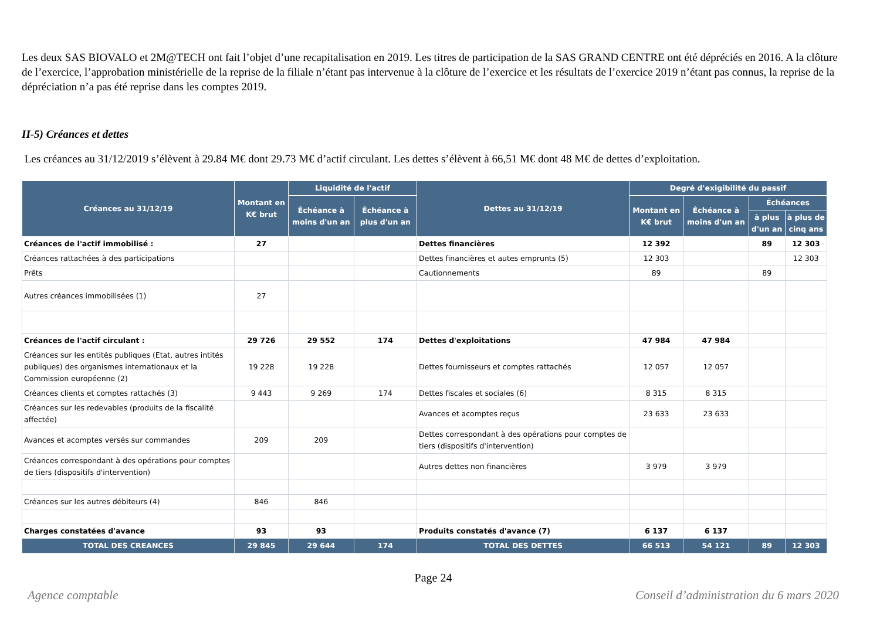Les deux SAS BIOVALO et 2M@TECH ont fait l’objet d’une recapitalisation en 2019. Les titres de participation de la SAS GRAND CENTRE ont été dépréciés en 2016. A la clôture de l’exercice, l’approbation ministérielle de la reprise de la filiale n’étant pas intervenue à la clôture de l’exercice et les résultats de l’exercice 2019 n’étant pas connus, la reprise de la dépréciation n’a pas été reprise dans les comptes 2019.
II-5) Créances et dettes
Les créances au 31/12/2019 s’élèvent à 29.84 M€ dont 29.73 M€ d’actif circulant. Les dettes s’élèvent à 66,51 M€ dont 48 M€ de dettes d’exploitation.
| Créances au 31/12/19 | Montant en K€ brut | Liquidité de l'actif | | Dettes au 31/12/19 | Degré d'exigibilité du passif | | | |
| --- | --- | --- | --- | --- | --- | --- | --- | --- |
| | | Échéance à moins d'un an | Échéance à plus d'un an | | Montant en K€ brut | Échéance à moins d'un an | Échéances | |
| | | | | | | | à plus d'un an | à plus de cinq ans |
| Créances de l'actif immobilisé : | 27 | | | Dettes financières | 12 392 | | 89 | 12 303 |
| Créances rattachées à des participations | | | | Dettes financières et autes emprunts (5) | 12 303 | | | 12 303 |
| Prêts | | | | Cautionnements | 89 | | 89 | |
| Autres créances immobilisées (1) | 27 | | | | | | | |
| Créances de l'actif circulant : | 29 726 | 29 552 | 174 | Dettes d'exploitations | 47 984 | 47 984 | | |
| Créances sur les entités publiques (Etat, autres intités publiques) des organismes internationaux et la Commission européenne (2) | 19 228 | 19 228 | | Dettes fournisseurs et comptes rattachés | 12 057 | 12 057 | | |
| Créances clients et comptes rattachés (3) | 9 443 | 9 269 | 174 | Dettes fiscales et sociales (6) | 8 315 | 8 315 | | |
| Créances sur les redevables (produits de la fiscalité affectée) | | | | Avances et acomptes reçus | 23 633 | 23 633 | | |
| Avances et acomptes versés sur commandes | 209 | 209 | | Dettes correspondant à des opérations pour comptes de tiers (dispositifs d'intervention) | | | | |
| Créances correspondant à des opérations pour comptes de tiers (dispositifs d'intervention) | | | | Autres dettes non financières | 3 979 | 3 979 | | |
| Créances sur les autres débiteurs (4) | 846 | 846 | | | | | | |
| Charges constatées d'avance | 93 | 93 | | Produits constatés d'avance (7) | 6 137 | 6 137 | | |
| TOTAL DES CREANCES | 29 845 | 29 644 | 174 | TOTAL DES DETTES | 66 513 | 54 121 | 89 | 12 303 |
Page 24
Agence comptable Conseil d’administration du 6 mars 2020